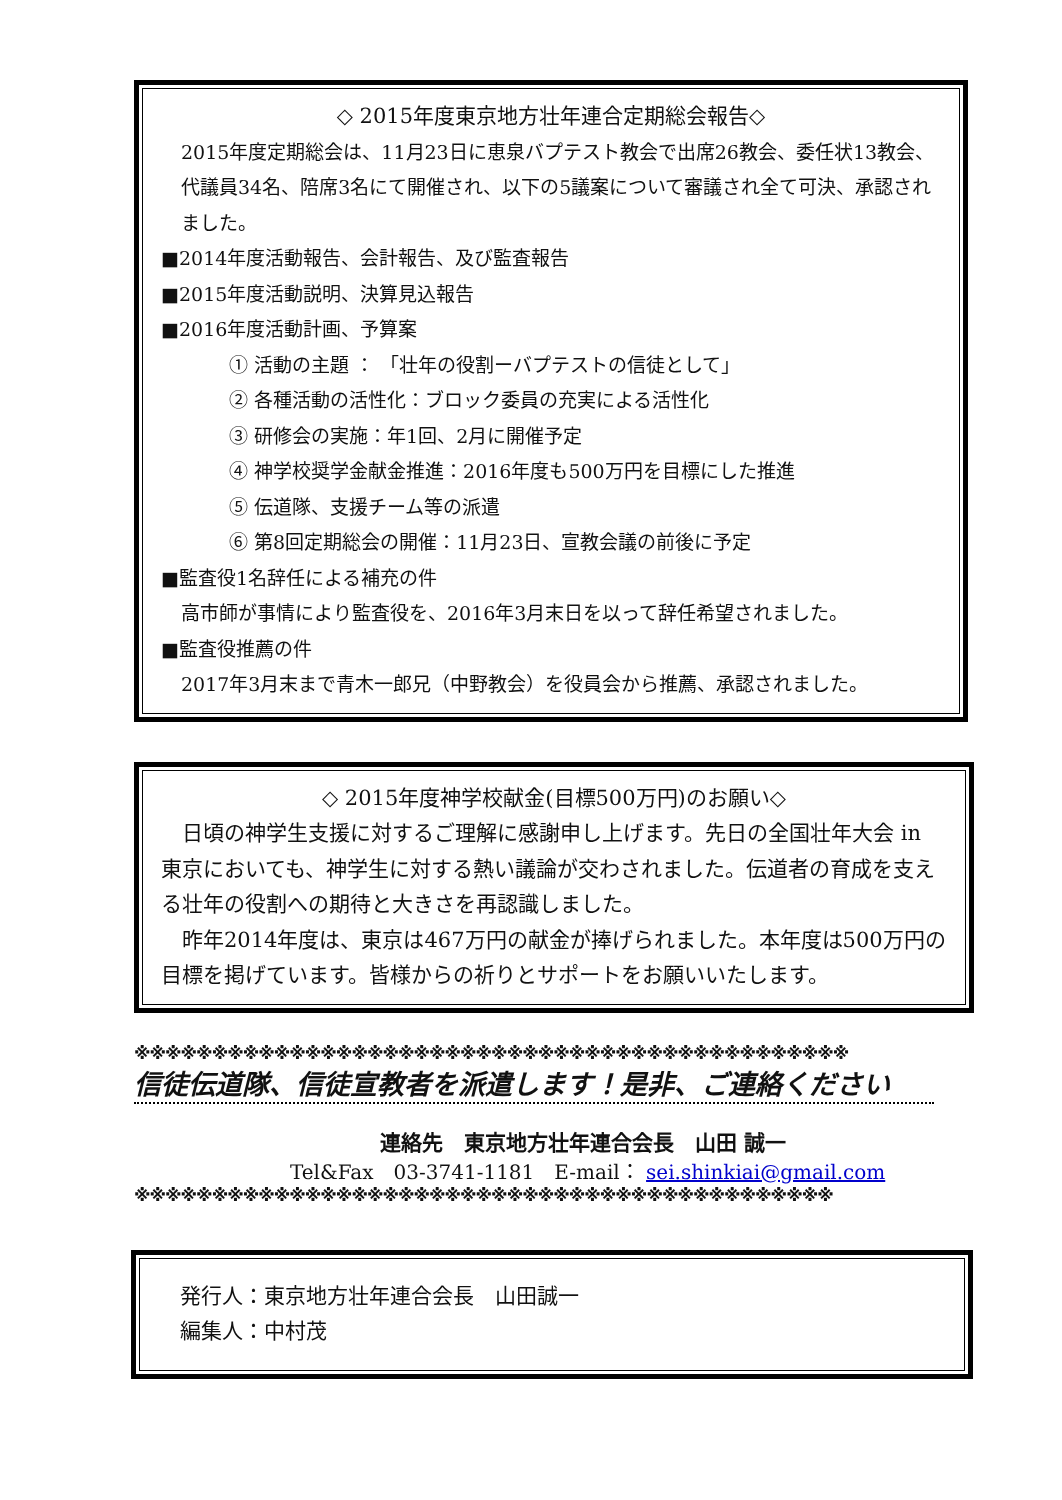◇ 2015年度東京地方壮年連合定期総会報告◇
2015年度定期総会は、11月23日に恵泉バプテスト教会で出席26教会、委任状13教会、代議員34名、陪席3名にて開催され、以下の5議案について審議され全て可決、承認されました。
■2014年度活動報告、会計報告、及び監査報告
■2015年度活動説明、決算見込報告
■2016年度活動計画、予算案
① 活動の主題 ： 「壮年の役割ーバプテストの信徒として」
② 各種活動の活性化：ブロック委員の充実による活性化
③ 研修会の実施：年1回、2月に開催予定
④ 神学校奨学金献金推進：2016年度も500万円を目標にした推進
⑤ 伝道隊、支援チーム等の派遣
⑥ 第8回定期総会の開催：11月23日、宣教会議の前後に予定
■監査役1名辞任による補充の件
高市師が事情により監査役を、2016年3月末日を以って辞任希望されました。
■監査役推薦の件
2017年3月末まで青木一郎兄（中野教会）を役員会から推薦、承認されました。
◇ 2015年度神学校献金(目標500万円)のお願い◇
　日頃の神学生支援に対するご理解に感謝申し上げます。先日の全国壮年大会 in 東京においても、神学生に対する熱い議論が交わされました。伝道者の育成を支える壮年の役割への期待と大きさを再認識しました。
　昨年2014年度は、東京は467万円の献金が捧げられました。本年度は500万円の目標を掲げています。皆様からの祈りとサポートをお願いいたします。
※※※※※※※※※※※※※※※※※※※※※※※※※※※※※※※※※※※※※※※※※※※※※※
信徒伝道隊、信徒宣教者を派遣します！是非、ご連絡ください
連絡先　東京地方壮年連合会長　山田 誠一
Tel&Fax　03-3741-1181　E-mail： sei.shinkiai@gmail.com
※※※※※※※※※※※※※※※※※※※※※※※※※※※※※※※※※※※※※※※※※※※※※
発行人：東京地方壮年連合会長　山田誠一
編集人：中村茂